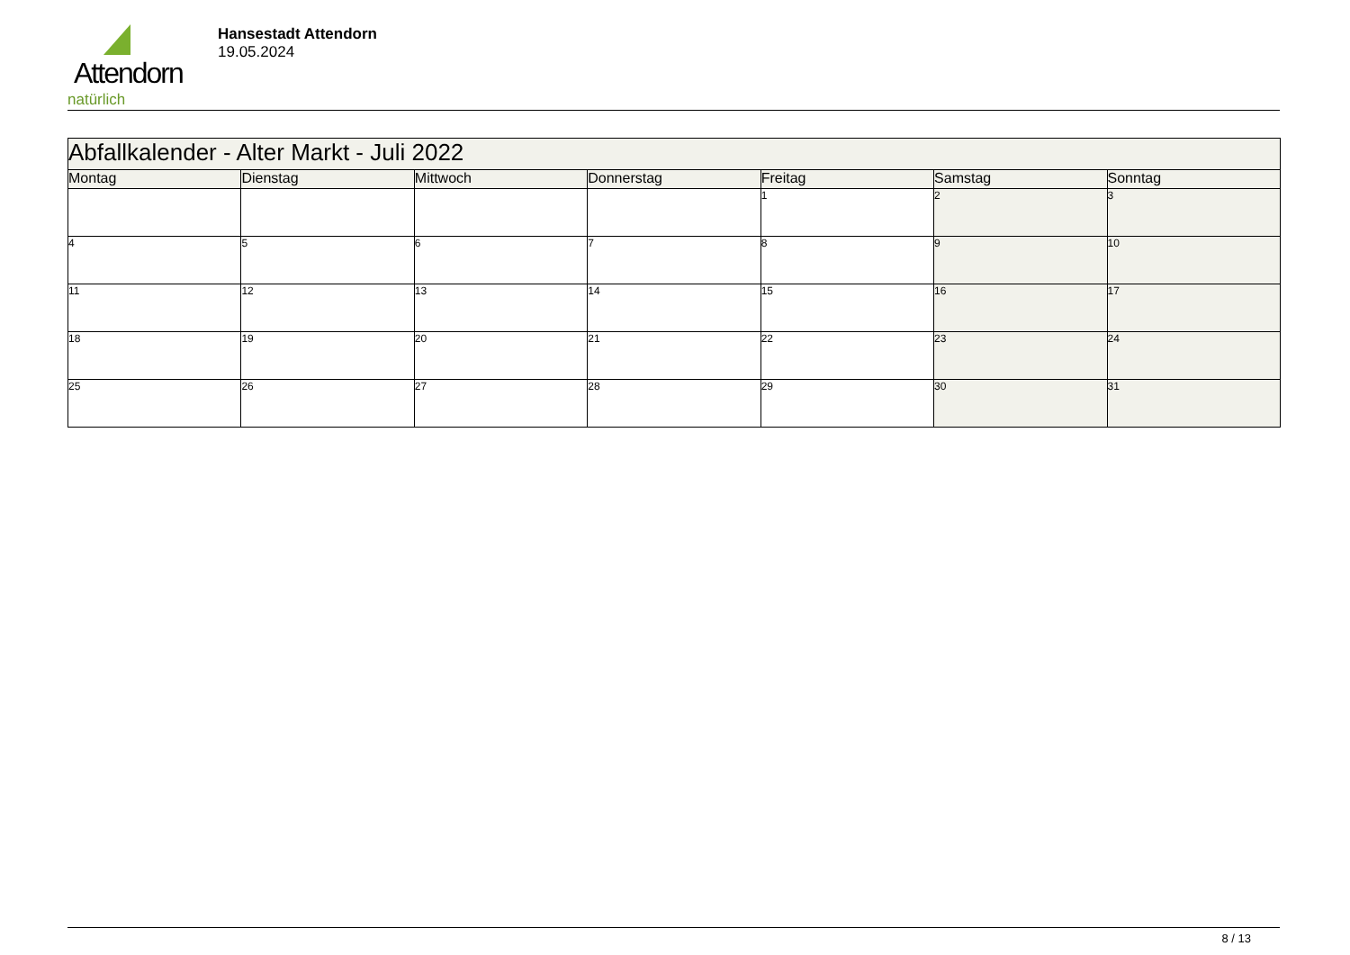Attendorn
natürlich
Hansestadt Attendorn
19.05.2024
| Abfallkalender - Alter Markt - Juli 2022 | | | | | | |
| Montag | Dienstag | Mittwoch | Donnerstag | Freitag | Samstag | Sonntag |
| | | | | 1 | 2 | 3 |
| 4 | 5 | 6 | 7 | 8 | 9 | 10 |
| 11 | 12 | 13 | 14 | 15 | 16 | 17 |
| 18 | 19 | 20 | 21 | 22 | 23 | 24 |
| 25 | 26 | 27 | 28 | 29 | 30 | 31 |
8 / 13